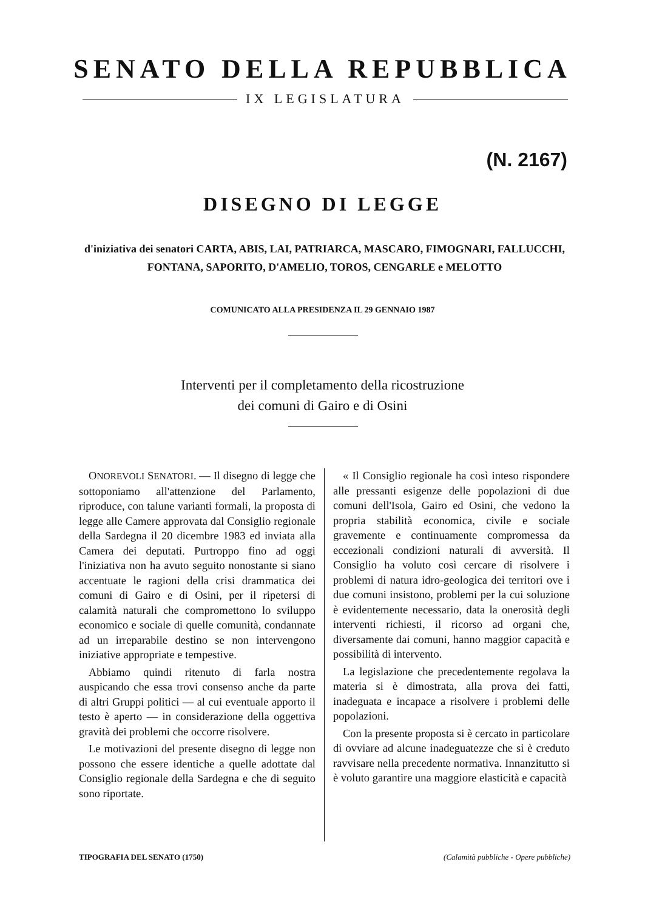SENATO DELLA REPUBBLICA
IX LEGISLATURA
(N. 2167)
DISEGNO DI LEGGE
d'iniziativa dei senatori CARTA, ABIS, LAI, PATRIARCA, MASCARO, FIMOGNARI, FALLUCCHI, FONTANA, SAPORITO, D'AMELIO, TOROS, CENGARLE e MELOTTO
COMUNICATO ALLA PRESIDENZA IL 29 GENNAIO 1987
Interventi per il completamento della ricostruzione
dei comuni di Gairo e di Osini
ONOREVOLI SENATORI. — Il disegno di legge che sottoponiamo all'attenzione del Parlamento, riproduce, con talune varianti formali, la proposta di legge alle Camere approvata dal Consiglio regionale della Sardegna il 20 dicembre 1983 ed inviata alla Camera dei deputati. Purtroppo fino ad oggi l'iniziativa non ha avuto seguito nonostante si siano accentuate le ragioni della crisi drammatica dei comuni di Gairo e di Osini, per il ripetersi di calamità naturali che compromettono lo sviluppo economico e sociale di quelle comunità, condannate ad un irreparabile destino se non intervengono iniziative appropriate e tempestive.
Abbiamo quindi ritenuto di farla nostra auspicando che essa trovi consenso anche da parte di altri Gruppi politici — al cui eventuale apporto il testo è aperto — in considerazione della oggettiva gravità dei problemi che occorre risolvere.
Le motivazioni del presente disegno di legge non possono che essere identiche a quelle adottate dal Consiglio regionale della Sardegna e che di seguito sono riportate.
« Il Consiglio regionale ha così inteso rispondere alle pressanti esigenze delle popolazioni di due comuni dell'Isola, Gairo ed Osini, che vedono la propria stabilità economica, civile e sociale gravemente e continuamente compromessa da eccezionali condizioni naturali di avversità. Il Consiglio ha voluto così cercare di risolvere i problemi di natura idro-geologica dei territori ove i due comuni insistono, problemi per la cui soluzione è evidentemente necessario, data la onerosità degli interventi richiesti, il ricorso ad organi che, diversamente dai comuni, hanno maggior capacità e possibilità di intervento.
La legislazione che precedentemente regolava la materia si è dimostrata, alla prova dei fatti, inadeguata e incapace a risolvere i problemi delle popolazioni.
Con la presente proposta si è cercato in particolare di ovviare ad alcune inadeguatezze che si è creduto ravvisare nella precedente normativa. Innanzitutto si è voluto garantire una maggiore elasticità e capacità
TIPOGRAFIA DEL SENATO (1750) (Calamità pubbliche - Opere pubbliche)